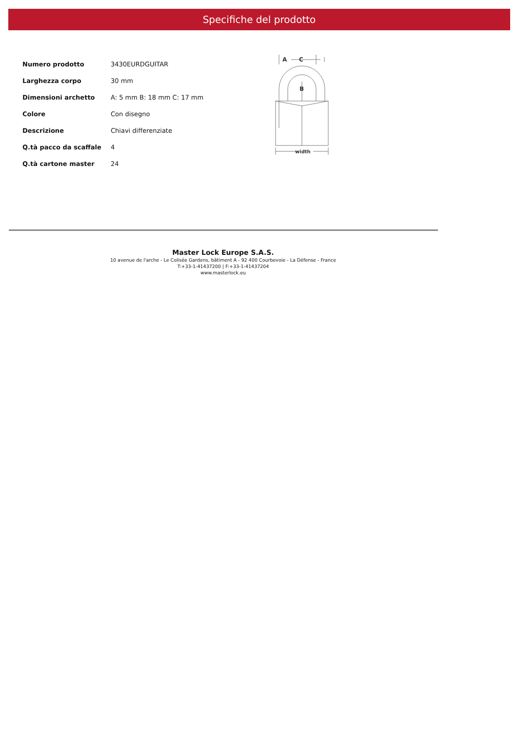Specifiche del prodotto
| Numero prodotto | 3430EURDGUITAR |
| Larghezza corpo | 30 mm |
| Dimensioni archetto | A: 5 mm B: 18 mm C: 17 mm |
| Colore | Con disegno |
| Descrizione | Chiavi differenziate |
| Q.tà pacco da scaffale | 4 |
| Q.tà cartone master | 24 |
A
C
B
width
Master Lock Europe S.A.S.
10 avenue de l'arche - Le Colisée Gardens, bâtiment A - 92 400 Courbevoie - La Défense - France
T:+33-1-41437200 | F:+33-1-41437204
www.masterlock.eu